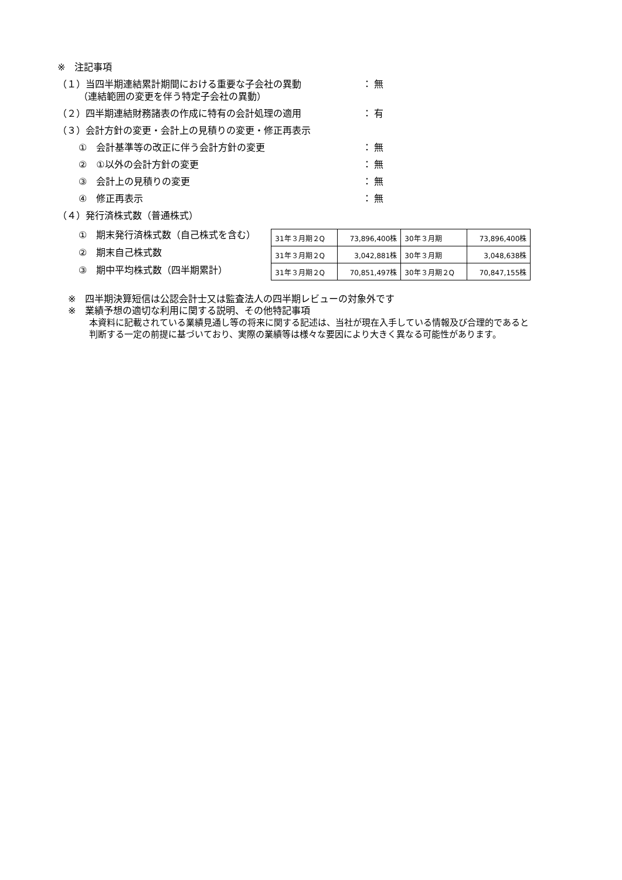※　注記事項
（１）当四半期連結累計期間における重要な子会社の異動 ： 無
（連結範囲の変更を伴う特定子会社の異動）
（２）四半期連結財務諸表の作成に特有の会計処理の適用 ： 有
（３）会計方針の変更・会計上の見積りの変更・修正再表示
①　会計基準等の改正に伴う会計方針の変更 ： 無
②　①以外の会計方針の変更 ： 無
③　会計上の見積りの変更 ： 無
④　修正再表示 ： 無
（４）発行済株式数（普通株式）
①　期末発行済株式数（自己株式を含む）
②　期末自己株式数
③　期中平均株式数（四半期累計）
| 31年３月期２Q | 73,896,400株 | 30年３月期 | 73,896,400株 |
| 31年３月期２Q | 3,042,881株 | 30年３月期 | 3,048,638株 |
| 31年３月期２Q | 70,851,497株 | 30年３月期２Q | 70,847,155株 |
※　四半期決算短信は公認会計士又は監査法人の四半期レビューの対象外です
※　業績予想の適切な利用に関する説明、その他特記事項
本資料に記載されている業績見通し等の将来に関する記述は、当社が現在入手している情報及び合理的であると
判断する一定の前提に基づいており、実際の業績等は様々な要因により大きく異なる可能性があります。